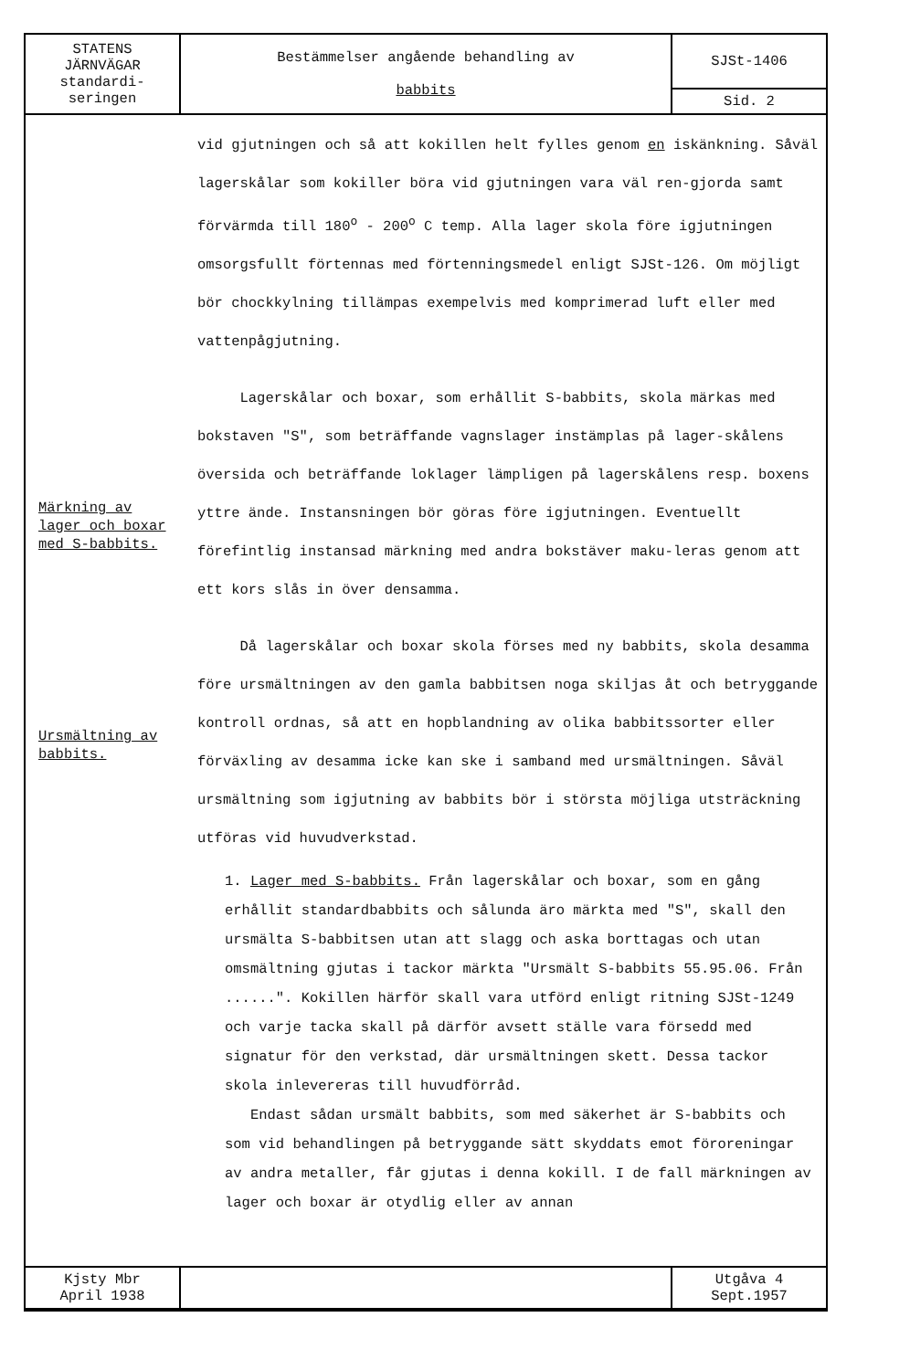| STATENS JÄRNVÄGAR standardi- seringen | Bestämmelser angående behandling av babbits | SJSt-1406 |
| | | Sid. 2 |
Märkning av lager och boxar med S-babbits.
Ursmältning av babbits.
vid gjutningen och så att kokillen helt fylles genom en iskänkning. Såväl lagerskålar som kokiller böra vid gjutningen vara väl ren-gjorda samt förvärmda till 180<sup>o</sup> - 200<sup>o</sup> C temp. Alla lager skola före igjutningen omsorgsfullt förtennas med förtenningsmedel enligt SJSt-126. Om möjligt bör chockkylning tillämpas exempelvis med komprimerad luft eller med vattenpågjutning.
Lagerskålar och boxar, som erhållit S-babbits, skola märkas med bokstaven "S", som beträffande vagnslager instämplas på lager-skålens översida och beträffande loklager lämpligen på lagerskålens resp. boxens yttre ände. Instansningen bör göras före igjutningen. Eventuellt förefintlig instansad märkning med andra bokstäver maku-leras genom att ett kors slås in över densamma.
Då lagerskålar och boxar skola förses med ny babbits, skola desamma före ursmältningen av den gamla babbitsen noga skiljas åt och betryggande kontroll ordnas, så att en hopblandning av olika babbitssorter eller förväxling av desamma icke kan ske i samband med ursmältningen. Såväl ursmältning som igjutning av babbits bör i största möjliga utsträckning utföras vid huvudverkstad.
1. Lager med S-babbits. Från lagerskålar och boxar, som en gång erhållit standardbabbits och sålunda äro märkta med "S", skall den ursmälta S-babbitsen utan att slagg och aska borttagas och utan omsmältning gjutas i tackor märkta "Ursmält S-babbits 55.95.06. Från ......". Kokillen härför skall vara utförd enligt ritning SJSt-1249 och varje tacka skall på därför avsett ställe vara försedd med signatur för den verkstad, där ursmältningen skett. Dessa tackor skola inlevereras till huvudförråd.
Endast sådan ursmält babbits, som med säkerhet är S-babbits och som vid behandlingen på betryggande sätt skyddats emot föroreningar av andra metaller, får gjutas i denna kokill. I de fall märkningen av lager och boxar är otydlig eller av annan
| Kjsty Mbr April 1938 | | Utgåva 4 Sept.1957 |